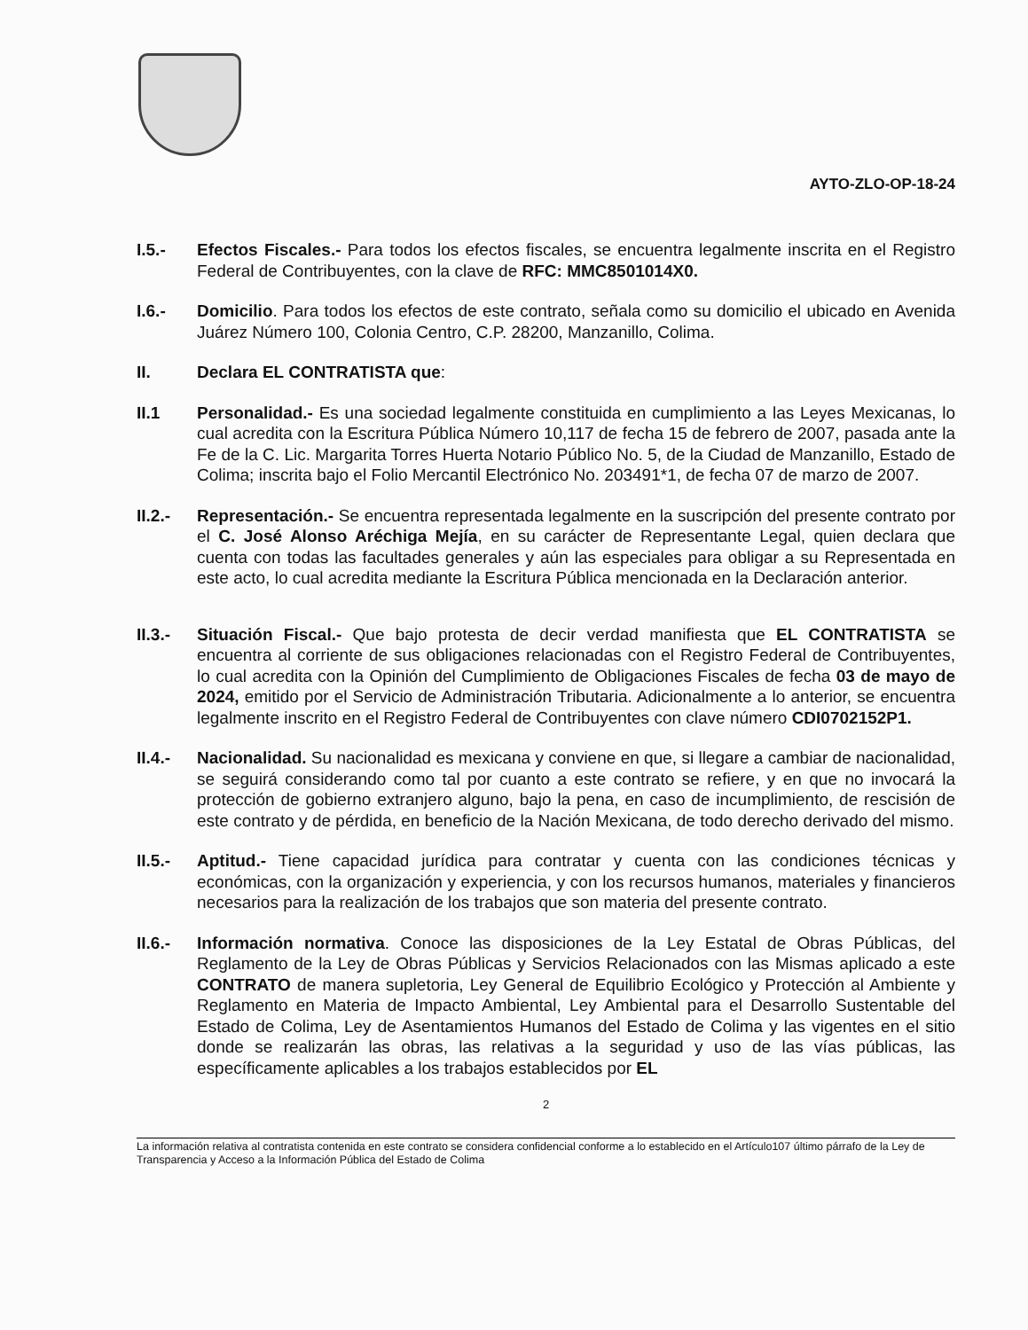AYTO-ZLO-OP-18-24
I.5.- Efectos Fiscales.- Para todos los efectos fiscales, se encuentra legalmente inscrita en el Registro Federal de Contribuyentes, con la clave de RFC: MMC8501014X0.
I.6.- Domicilio. Para todos los efectos de este contrato, señala como su domicilio el ubicado en Avenida Juárez Número 100, Colonia Centro, C.P. 28200, Manzanillo, Colima.
II. Declara EL CONTRATISTA que:
II.1 Personalidad.- Es una sociedad legalmente constituida en cumplimiento a las Leyes Mexicanas, lo cual acredita con la Escritura Pública Número 10,117 de fecha 15 de febrero de 2007, pasada ante la Fe de la C. Lic. Margarita Torres Huerta Notario Público No. 5, de la Ciudad de Manzanillo, Estado de Colima; inscrita bajo el Folio Mercantil Electrónico No. 203491*1, de fecha 07 de marzo de 2007.
II.2.-
Representación.- Se encuentra representada legalmente en la suscripción del presente contrato por el C. José Alonso Aréchiga Mejía, en su carácter de Representante Legal, quien declara que cuenta con todas las facultades generales y aún las especiales para obligar a su Representada en este acto, lo cual acredita mediante la Escritura Pública mencionada en la Declaración anterior.
II.3.-
Situación Fiscal.- Que bajo protesta de decir verdad manifiesta que EL CONTRATISTA se encuentra al corriente de sus obligaciones relacionadas con el Registro Federal de Contribuyentes, lo cual acredita con la Opinión del Cumplimiento de Obligaciones Fiscales de fecha 03 de mayo de 2024, emitido por el Servicio de Administración Tributaria. Adicionalmente a lo anterior, se encuentra legalmente inscrito en el Registro Federal de Contribuyentes con clave número CDI0702152P1.
II.4.-
Nacionalidad. Su nacionalidad es mexicana y conviene en que, si llegare a cambiar de nacionalidad, se seguirá considerando como tal por cuanto a este contrato se refiere, y en que no invocará la protección de gobierno extranjero alguno, bajo la pena, en caso de incumplimiento, de rescisión de este contrato y de pérdida, en beneficio de la Nación Mexicana, de todo derecho derivado del mismo.
II.5.-
Aptitud.- Tiene capacidad jurídica para contratar y cuenta con las condiciones técnicas y económicas, con la organización y experiencia, y con los recursos humanos, materiales y financieros necesarios para la realización de los trabajos que son materia del presente contrato.
II.6.-
Información normativa. Conoce las disposiciones de la Ley Estatal de Obras Públicas, del Reglamento de la Ley de Obras Públicas y Servicios Relacionados con las Mismas aplicado a este CONTRATO de manera supletoria, Ley General de Equilibrio Ecológico y Protección al Ambiente y Reglamento en Materia de Impacto Ambiental, Ley Ambiental para el Desarrollo Sustentable del Estado de Colima, Ley de Asentamientos Humanos del Estado de Colima y las vigentes en el sitio donde se realizarán las obras, las relativas a la seguridad y uso de las vías públicas, las específicamente aplicables a los trabajos establecidos por EL
2
La información relativa al contratista contenida en este contrato se considera confidencial conforme a lo establecido en el Artículo107 último párrafo de la Ley de Transparencia y Acceso a la Información Pública del Estado de Colima